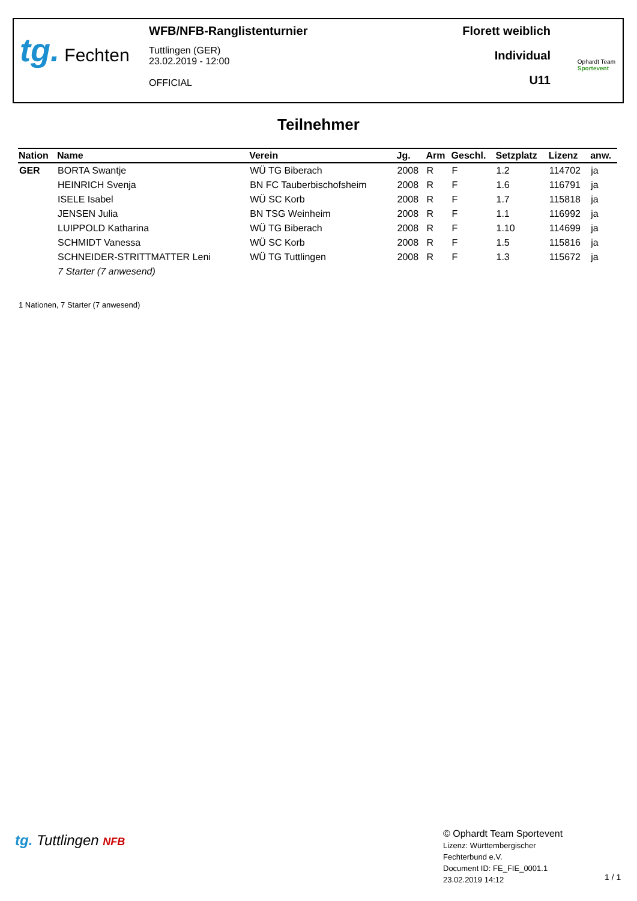tg. Fechten
WFB/NFB-Ranglistenturnier
Tuttlingen (GER)
23.02.2019 - 12:00
OFFICIAL
Florett weiblich
Individual
U11
Ophardt Team
Sportevent
Teilnehmer
| Nation | Name | Verein | Jg. | Arm | Geschl. | Setzplatz | Lizenz | anw. |
| --- | --- | --- | --- | --- | --- | --- | --- | --- |
| GER | BORTA Swantje | WÜ TG Biberach | 2008 | R | F | 1.2 | 114702 | ja |
| | HEINRICH Svenja | BN FC Tauberbischofsheim | 2008 | R | F | 1.6 | 116791 | ja |
| | ISELE Isabel | WÜ SC Korb | 2008 | R | F | 1.7 | 115818 | ja |
| | JENSEN Julia | BN TSG Weinheim | 2008 | R | F | 1.1 | 116992 | ja |
| | LUIPPOLD Katharina | WÜ TG Biberach | 2008 | R | F | 1.10 | 114699 | ja |
| | SCHMIDT Vanessa | WÜ SC Korb | 2008 | R | F | 1.5 | 115816 | ja |
| | SCHNEIDER-STRITTMATTER Leni | WÜ TG Tuttlingen | 2008 | R | F | 1.3 | 115672 | ja |
| | 7 Starter (7 anwesend) | | | | | | | |
1 Nationen, 7 Starter (7 anwesend)
tg. Tuttlingen NFB
© Ophardt Team Sportevent
Lizenz: Württembergischer
Fechterbund e.V.
Document ID: FE_FIE_0001.1
23.02.2019 14:12
1 / 1